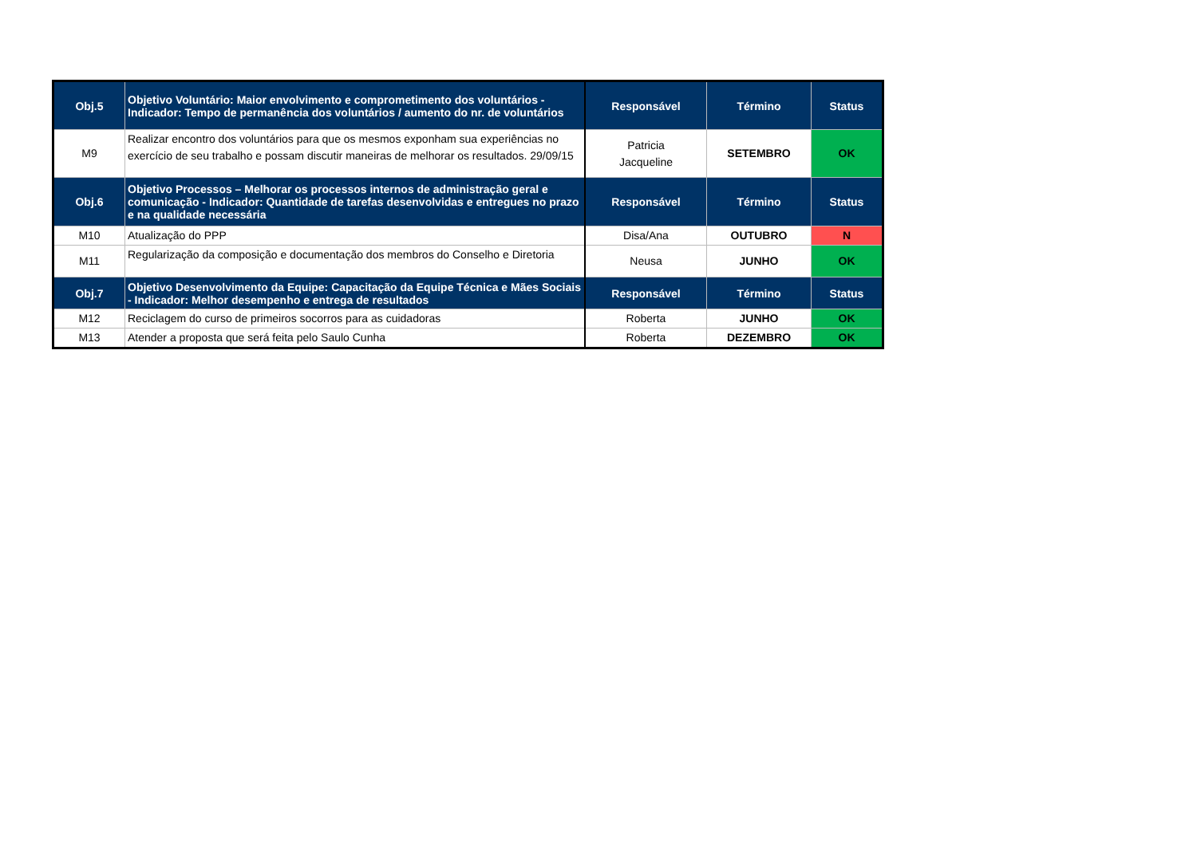| Obj.5 | Objetivo Voluntário: Maior envolvimento e comprometimento dos voluntários - Indicador: Tempo de permanência dos voluntários / aumento do nr. de voluntários | Responsável | Término | Status |
| --- | --- | --- | --- | --- |
| M9 | Realizar encontro dos voluntários para que os mesmos exponham sua experiências no exercício de seu trabalho e possam discutir maneiras de melhorar os resultados. 29/09/15 | Patricia Jacqueline | SETEMBRO | OK |
| Obj.6 | Objetivo Processos – Melhorar os processos internos de administração geral e comunicação - Indicador: Quantidade de tarefas desenvolvidas e entregues no prazo e na qualidade necessária | Responsável | Término | Status |
| M10 | Atualização do PPP | Disa/Ana | OUTUBRO | N |
| M11 | Regularização da composição e documentação dos membros do Conselho e Diretoria | Neusa | JUNHO | OK |
| Obj.7 | Objetivo Desenvolvimento da Equipe: Capacitação da Equipe Técnica e Mães Sociais - Indicador: Melhor desempenho e entrega de resultados | Responsável | Término | Status |
| M12 | Reciclagem do curso de primeiros socorros para as cuidadoras | Roberta | JUNHO | OK |
| M13 | Atender a proposta que será feita pelo Saulo Cunha | Roberta | DEZEMBRO | OK |